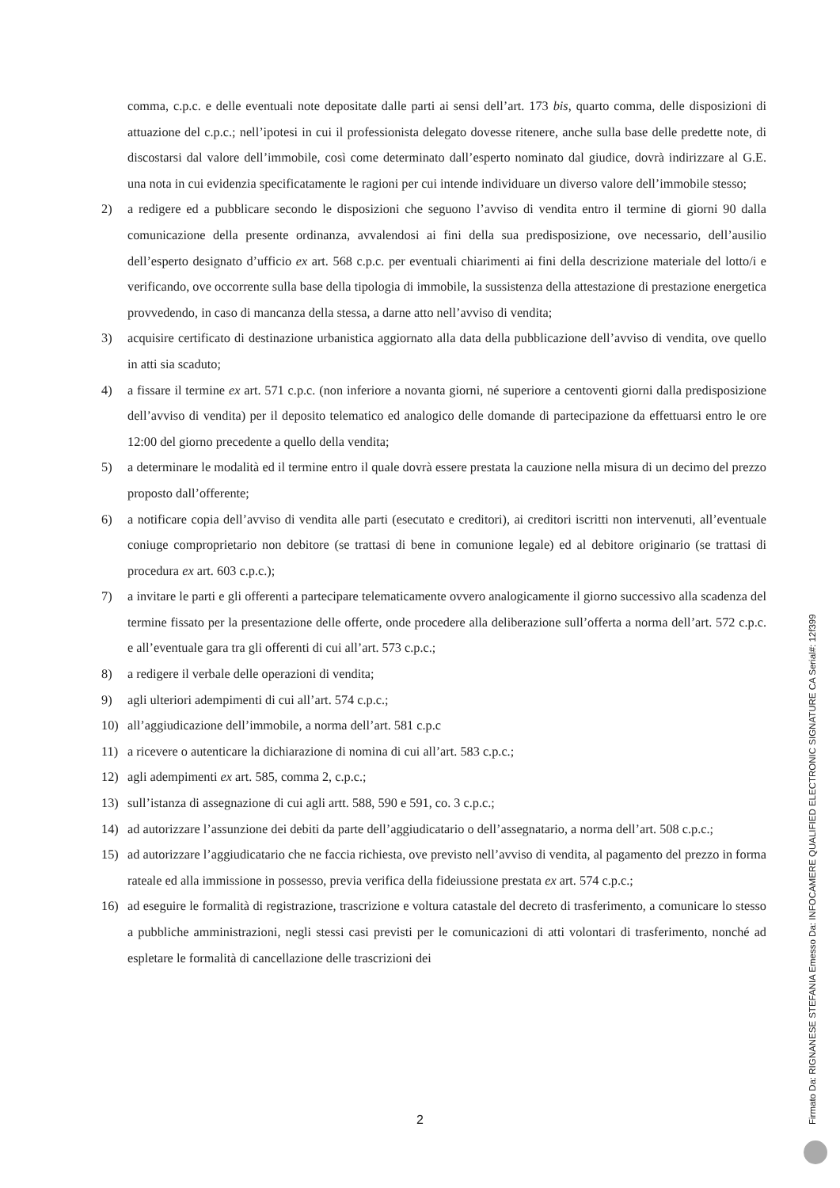comma, c.p.c. e delle eventuali note depositate dalle parti ai sensi dell’art. 173 bis, quarto comma, delle disposizioni di attuazione del c.p.c.; nell’ipotesi in cui il professionista delegato dovesse ritenere, anche sulla base delle predette note, di discostarsi dal valore dell’immobile, così come determinato dall’esperto nominato dal giudice, dovrà indirizzare al G.E. una nota in cui evidenzia specificatamente le ragioni per cui intende individuare un diverso valore dell’immobile stesso;
2) a redigere ed a pubblicare secondo le disposizioni che seguono l’avviso di vendita entro il termine di giorni 90 dalla comunicazione della presente ordinanza, avvalendosi ai fini della sua predisposizione, ove necessario, dell’ausilio dell’esperto designato d’ufficio ex art. 568 c.p.c. per eventuali chiarimenti ai fini della descrizione materiale del lotto/i e verificando, ove occorrente sulla base della tipologia di immobile, la sussistenza della attestazione di prestazione energetica provvedendo, in caso di mancanza della stessa, a darne atto nell’avviso di vendita;
3) acquisire certificato di destinazione urbanistica aggiornato alla data della pubblicazione dell’avviso di vendita, ove quello in atti sia scaduto;
4) a fissare il termine ex art. 571 c.p.c. (non inferiore a novanta giorni, né superiore a centoventi giorni dalla predisposizione dell’avviso di vendita) per il deposito telematico ed analogico delle domande di partecipazione da effettuarsi entro le ore 12:00 del giorno precedente a quello della vendita;
5) a determinare le modalità ed il termine entro il quale dovrà essere prestata la cauzione nella misura di un decimo del prezzo proposto dall’offerente;
6) a notificare copia dell’avviso di vendita alle parti (esecutato e creditori), ai creditori iscritti non intervenuti, all’eventuale coniuge comproprietario non debitore (se trattasi di bene in comunione legale) ed al debitore originario (se trattasi di procedura ex art. 603 c.p.c.);
7) a invitare le parti e gli offerenti a partecipare telematicamente ovvero analogicamente il giorno successivo alla scadenza del termine fissato per la presentazione delle offerte, onde procedere alla deliberazione sull’offerta a norma dell’art. 572 c.p.c. e all’eventuale gara tra gli offerenti di cui all’art. 573 c.p.c.;
8) a redigere il verbale delle operazioni di vendita;
9) agli ulteriori adempimenti di cui all’art. 574 c.p.c.;
10) all’aggiudicazione dell’immobile, a norma dell’art. 581 c.p.c
11) a ricevere o autenticare la dichiarazione di nomina di cui all’art. 583 c.p.c.;
12) agli adempimenti ex art. 585, comma 2, c.p.c.;
13) sull’istanza di assegnazione di cui agli artt. 588, 590 e 591, co. 3 c.p.c.;
14) ad autorizzare l’assunzione dei debiti da parte dell’aggiudicatario o dell’assegnatario, a norma dell’art. 508 c.p.c.;
15) ad autorizzare l’aggiudicatario che ne faccia richiesta, ove previsto nell’avviso di vendita, al pagamento del prezzo in forma rateale ed alla immissione in possesso, previa verifica della fideiussione prestata ex art. 574 c.p.c.;
16) ad eseguire le formalità di registrazione, trascrizione e voltura catastale del decreto di trasferimento, a comunicare lo stesso a pubbliche amministrazioni, negli stessi casi previsti per le comunicazioni di atti volontari di trasferimento, nonché ad espletare le formalità di cancellazione delle trascrizioni dei
2
Firmato Da: RIGNANESE STEFANIA Emesso Da: INFOCAMERE QUALIFIED ELECTRONIC SIGNATURE CA Serial#: 12f399